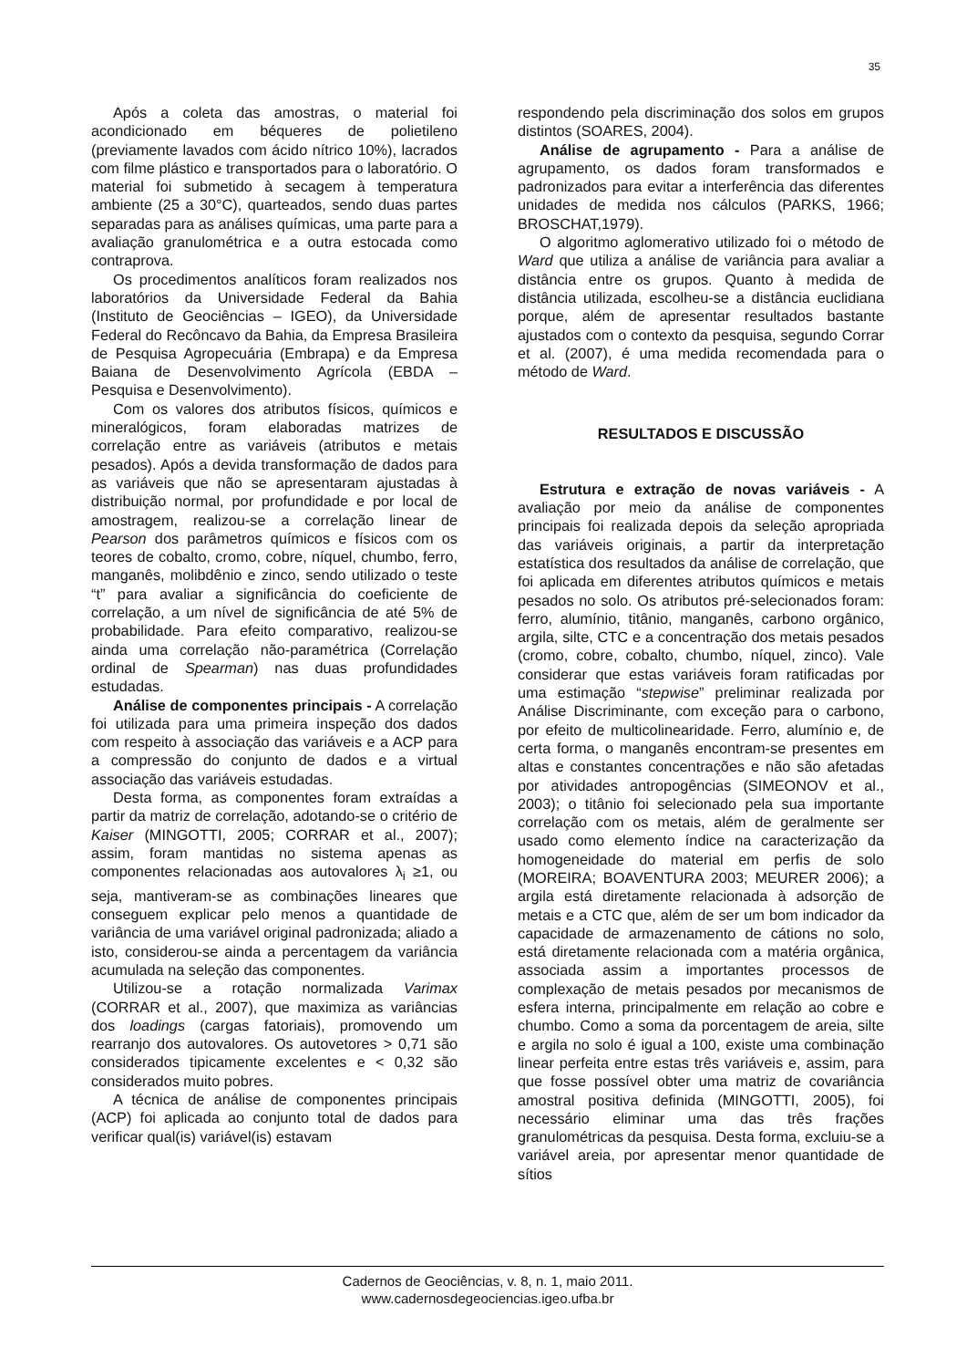35
Após a coleta das amostras, o material foi acondicionado em béqueres de polietileno (previamente lavados com ácido nítrico 10%), lacrados com filme plástico e transportados para o laboratório. O material foi submetido à secagem à temperatura ambiente (25 a 30°C), quarteados, sendo duas partes separadas para as análises químicas, uma parte para a avaliação granulométrica e a outra estocada como contraprova.
Os procedimentos analíticos foram realizados nos laboratórios da Universidade Federal da Bahia (Instituto de Geociências – IGEO), da Universidade Federal do Recôncavo da Bahia, da Empresa Brasileira de Pesquisa Agropecuária (Embrapa) e da Empresa Baiana de Desenvolvimento Agrícola (EBDA – Pesquisa e Desenvolvimento).
Com os valores dos atributos físicos, químicos e mineralógicos, foram elaboradas matrizes de correlação entre as variáveis (atributos e metais pesados). Após a devida transformação de dados para as variáveis que não se apresentaram ajustadas à distribuição normal, por profundidade e por local de amostragem, realizou-se a correlação linear de Pearson dos parâmetros químicos e físicos com os teores de cobalto, cromo, cobre, níquel, chumbo, ferro, manganês, molibdênio e zinco, sendo utilizado o teste “t” para avaliar a significância do coeficiente de correlação, a um nível de significância de até 5% de probabilidade. Para efeito comparativo, realizou-se ainda uma correlação não-paramétrica (Correlação ordinal de Spearman) nas duas profundidades estudadas.
Análise de componentes principais - A correlação foi utilizada para uma primeira inspeção dos dados com respeito à associação das variáveis e a ACP para a compressão do conjunto de dados e a virtual associação das variáveis estudadas.
Desta forma, as componentes foram extraídas a partir da matriz de correlação, adotando-se o critério de Kaiser (MINGOTTI, 2005; CORRAR et al., 2007); assim, foram mantidas no sistema apenas as componentes relacionadas aos autovalores λ<sub>i</sub> ≥1, ou seja, mantiveram-se as combinações lineares que conseguem explicar pelo menos a quantidade de variância de uma variável original padronizada; aliado a isto, considerou-se ainda a percentagem da variância acumulada na seleção das componentes.
Utilizou-se a rotação normalizada Varimax (CORRAR et al., 2007), que maximiza as variâncias dos loadings (cargas fatoriais), promovendo um rearranjo dos autovalores. Os autovetores > 0,71 são considerados tipicamente excelentes e < 0,32 são considerados muito pobres.
A técnica de análise de componentes principais (ACP) foi aplicada ao conjunto total de dados para verificar qual(is) variável(is) estavam
respondendo pela discriminação dos solos em grupos distintos (SOARES, 2004).
Análise de agrupamento - Para a análise de agrupamento, os dados foram transformados e padronizados para evitar a interferência das diferentes unidades de medida nos cálculos (PARKS, 1966; BROSCHAT,1979).
O algoritmo aglomerativo utilizado foi o método de Ward que utiliza a análise de variância para avaliar a distância entre os grupos. Quanto à medida de distância utilizada, escolheu-se a distância euclidiana porque, além de apresentar resultados bastante ajustados com o contexto da pesquisa, segundo Corrar et al. (2007), é uma medida recomendada para o método de Ward.
RESULTADOS E DISCUSSÃO
Estrutura e extração de novas variáveis - A avaliação por meio da análise de componentes principais foi realizada depois da seleção apropriada das variáveis originais, a partir da interpretação estatística dos resultados da análise de correlação, que foi aplicada em diferentes atributos químicos e metais pesados no solo. Os atributos pré-selecionados foram: ferro, alumínio, titânio, manganês, carbono orgânico, argila, silte, CTC e a concentração dos metais pesados (cromo, cobre, cobalto, chumbo, níquel, zinco). Vale considerar que estas variáveis foram ratificadas por uma estimação “stepwise” preliminar realizada por Análise Discriminante, com exceção para o carbono, por efeito de multicolinearidade. Ferro, alumínio e, de certa forma, o manganês encontram-se presentes em altas e constantes concentrações e não são afetadas por atividades antropogências (SIMEONOV et al., 2003); o titânio foi selecionado pela sua importante correlação com os metais, além de geralmente ser usado como elemento índice na caracterização da homogeneidade do material em perfis de solo (MOREIRA; BOAVENTURA 2003; MEURER 2006); a argila está diretamente relacionada à adsorção de metais e a CTC que, além de ser um bom indicador da capacidade de armazenamento de cátions no solo, está diretamente relacionada com a matéria orgânica, associada assim a importantes processos de complexação de metais pesados por mecanismos de esfera interna, principalmente em relação ao cobre e chumbo. Como a soma da porcentagem de areia, silte e argila no solo é igual a 100, existe uma combinação linear perfeita entre estas três variáveis e, assim, para que fosse possível obter uma matriz de covariância amostral positiva definida (MINGOTTI, 2005), foi necessário eliminar uma das três frações granulométricas da pesquisa. Desta forma, excluiu-se a variável areia, por apresentar menor quantidade de sítios
Cadernos de Geociências, v. 8, n. 1, maio 2011.
www.cadernosdegeociencias.igeo.ufba.br